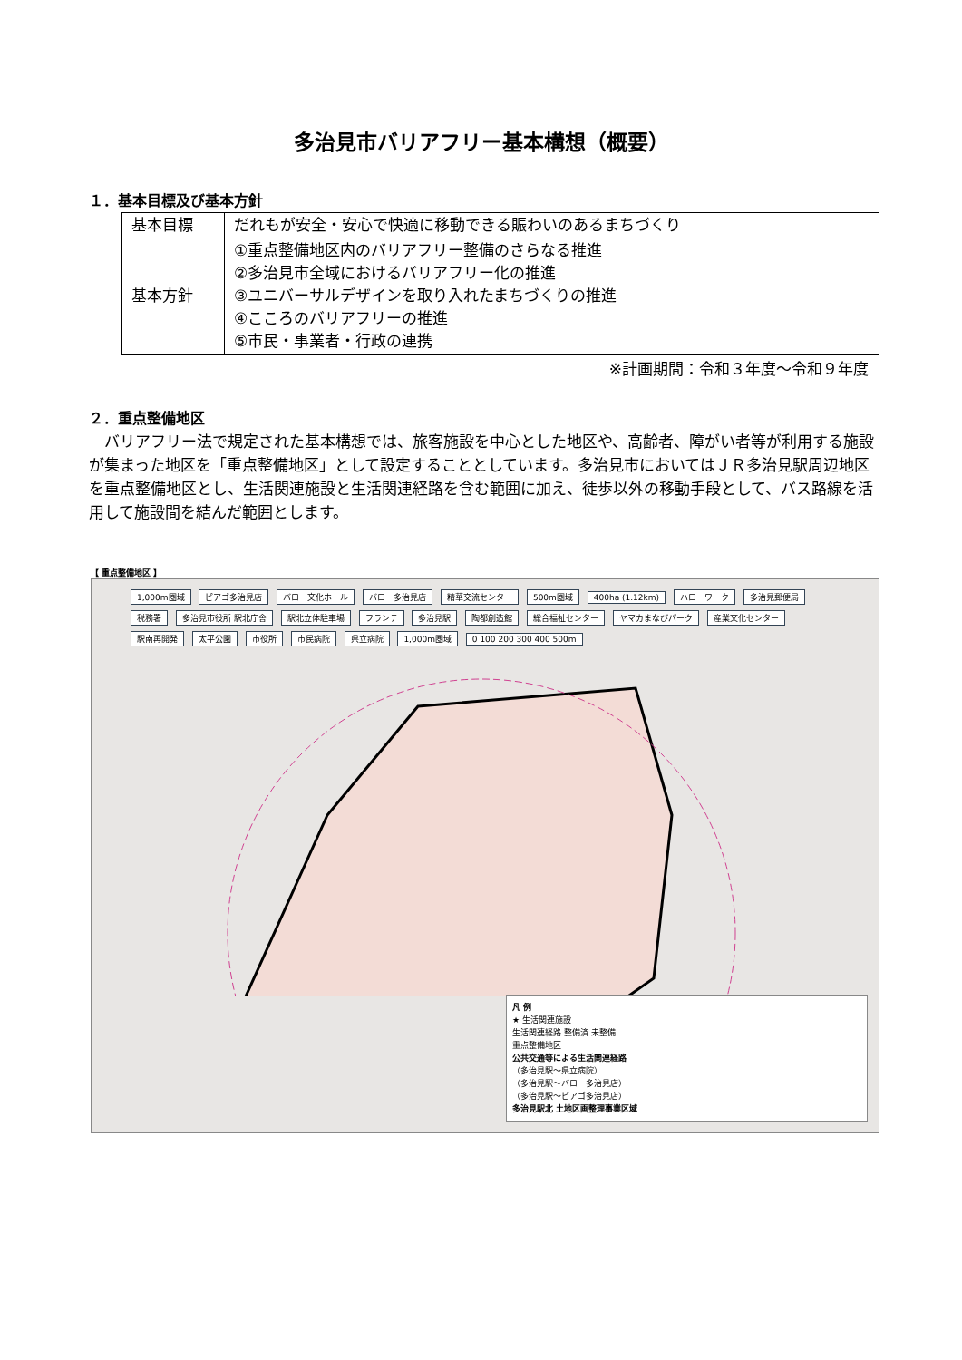多治見市バリアフリー基本構想（概要）
１．基本目標及び基本方針
| 基本目標 | だれもが安全・安心で快適に移動できる賑わいのあるまちづくり |
| 基本方針 | ①重点整備地区内のバリアフリー整備のさらなる推進 ②多治見市全域におけるバリアフリー化の推進 ③ユニバーサルデザインを取り入れたまちづくりの推進 ④こころのバリアフリーの推進 ⑤市民・事業者・行政の連携 |
※計画期間：令和３年度～令和９年度
２．重点整備地区
バリアフリー法で規定された基本構想では、旅客施設を中心とした地区や、高齢者、障がい者等が利用する施設が集まった地区を「重点整備地区」として設定することとしています。多治見市においてはＪＲ多治見駅周辺地区を重点整備地区とし、生活関連施設と生活関連経路を含む範囲に加え、徒歩以外の移動手段として、バス路線を活用して施設間を結んだ範囲とします。
【 重点整備地区 】
1,000m圏域 ピアゴ多治見店 バロー文化ホール バロー多治見店 精華交流センター 500m圏域 400ha (1.12km) ハローワーク 多治見郵便局 税務署 多治見市役所 駅北庁舎 駅北立体駐車場 フランテ 多治見駅 陶都創造館 総合福祉センター ヤマカまなびパーク 産業文化センター 駅南再開発 太平公園 市役所 市民病院 県立病院 1,000m圏域 0 100 200 300 400 500m
凡 例
★ 生活関連施設
生活関連経路 整備済 未整備
重点整備地区
公共交通等による生活関連経路
（多治見駅～県立病院）
（多治見駅～バロー多治見店）
（多治見駅～ピアゴ多治見店）
多治見駅北 土地区画整理事業区域